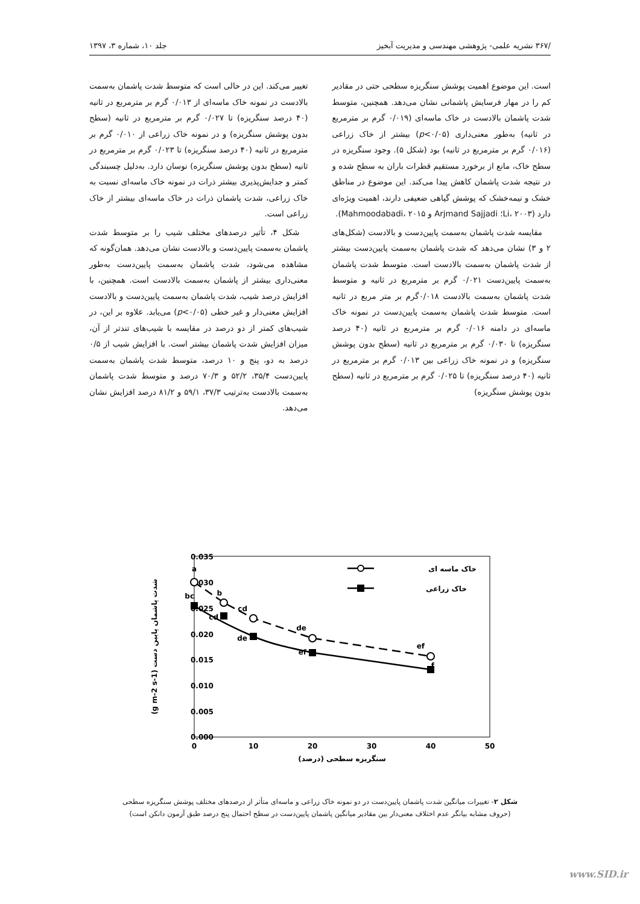/۳۶۷ نشریه علمی- پژوهشی مهندسی و مدیریت آبخیز جلد ۱۰، شماره ۳، ۱۳۹۷
است. این موضوع اهمیت پوشش سنگریزه سطحی حتی در مقادیر کم را در مهار فرسایش پاشمانی نشان می‌دهد. همچنین، متوسط شدت پاشمان بالادست در خاک ماسه‌ای (۰/۰۱۹ گرم بر مترمربع در ثانیه) به‌طور معنی‌داری (p<۰/۰۵) بیشتر از خاک زراعی (۰/۰۱۶ گرم بر مترمربع در ثانیه) بود (شکل ۵). وجود سنگریزه در سطح خاک، مانع از برخورد مستقیم قطرات باران به سطح شده و در نتیجه شدت پاشمان کاهش پیدا می‌کند. این موضوع در مناطق خشک و نیمه‌خشک که پوشش گیاهی ضعیفی دارند، اهمیت ویژه‌ای دارد (Li، ۲۰۰۳؛ Arjmand Sajjadi و Mahmoodabadi، ۲۰۱۵).
مقایسه شدت پاشمان به‌سمت پایین‌دست و بالادست (شکل‌های ۲ و ۳) نشان می‌دهد که شدت پاشمان به‌سمت پایین‌دست بیشتر از شدت پاشمان به‌سمت بالادست است. متوسط شدت پاشمان به‌سمت پایین‌دست ۰/۰۲۱ گرم بر مترمربع در ثانیه و متوسط شدت پاشمان به‌سمت بالادست ۰/۰۱۸گرم بر متر مربع در ثانیه است. متوسط شدت پاشمان به‌سمت پایین‌دست در نمونه خاک ماسه‌ای در دامنه ۰/۰۱۶ گرم بر مترمربع در ثانیه (۴۰ درصد سنگریزه) تا ۰/۰۳۰ گرم بر مترمربع در ثانیه (سطح بدون پوشش سنگریزه) و در نمونه خاک زراعی بین ۰/۰۱۳ گرم بر مترمربع در ثانیه (۴۰ درصد سنگریزه) تا ۰/۰۲۵ گرم بر مترمربع در ثانیه (سطح بدون پوشش سنگریزه)
تغییر می‌کند. این در حالی است که متوسط شدت پاشمان به‌سمت بالادست در نمونه خاک ماسه‌ای از ۰/۰۱۳ گرم بر مترمربع در ثانیه (۴۰ درصد سنگریزه) تا ۰/۰۲۷ گرم بر مترمربع در ثانیه (سطح بدون پوشش سنگریزه) و در نمونه خاک زراعی از ۰/۰۱۰ گرم بر مترمربع در ثانیه (۴۰ درصد سنگریزه) تا ۰/۰۲۳ گرم بر مترمربع در ثانیه (سطح بدون پوشش سنگریزه) نوسان دارد. به‌دلیل چسبندگی کمتر و جدایش‌پذیری بیشتر ذرات در نمونه خاک ماسه‌ای نسبت به خاک زراعی، شدت پاشمان ذرات در خاک ماسه‌ای بیشتر از خاک زراعی است.
شکل ۴، تأثیر درصدهای مختلف شیب را بر متوسط شدت پاشمان به‌سمت پایین‌دست و بالادست نشان می‌دهد. همان‌گونه که مشاهده می‌شود، شدت پاشمان به‌سمت پایین‌دست به‌طور معنی‌داری بیشتر از پاشمان به‌سمت بالادست است. همچنین، با افزایش درصد شیب، شدت پاشمان به‌سمت پایین‌دست و بالادست افزایش معنی‌دار و غیر خطی (p<۰/۰۵) می‌یابد. علاوه بر این، در شیب‌های کمتر از دو درصد در مقایسه با شیب‌های تندتر از آن، میزان افزایش شدت پاشمان بیشتر است. با افزایش شیب از ۰/۵ درصد به دو، پنج و ۱۰ درصد، متوسط شدت پاشمان به‌سمت پایین‌دست ۳۵/۴، ۵۲/۲ و ۷۰/۳ درصد و متوسط شدت پاشمان به‌سمت بالادست به‌ترتیب ۳۷/۳، ۵۹/۱ و ۸۱/۲ درصد افزایش نشان می‌دهد.
0.035
0.030
0.025
0.020
0.015
0.010
0.005
0.000
0
10
20
30
40
50
سنگریزه سطحی (درصد)
شدت پاشمان پایین دست (g m-2 s-1)
a
b
bc
cd
cd
de
de
ef
ef
f
خاک ماسه ای
خاک زراعی
شکل ۲- تغییرات میانگین شدت پاشمان پایین‌دست در دو نمونه خاک زراعی و ماسه‌ای متأثر از درصدهای مختلف پوشش سنگریزه سطحی
(حروف مشابه بیانگر عدم اختلاف معنی‌دار بین مقادیر میانگین پاشمان پایین‌دست در سطح احتمال پنج درصد طبق آزمون دانکن است)
www.SID.ir